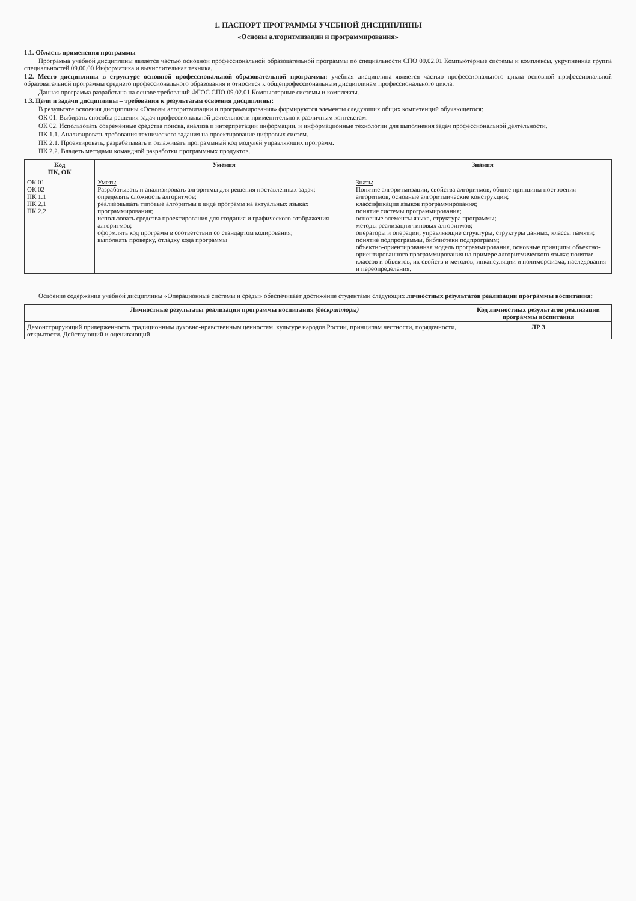1. ПАСПОРТ ПРОГРАММЫ УЧЕБНОЙ ДИСЦИПЛИНЫ
«Основы алгоритмизации и программирования»
1.1. Область применения программы
Программа учебной дисциплины является частью основной профессиональной образовательной программы по специальности СПО 09.02.01 Компьютерные системы и комплексы, укрупненная группа специальностей 09.00.00 Информатика и вычислительная техника.
1.2. Место дисциплины в структуре основной профессиональной образовательной программы: учебная дисциплина является частью профессионального цикла основной профессиональной образовательной программы среднего профессионального образования и относится к общепрофессиональным дисциплинам профессионального цикла.
Данная программа разработана на основе требований ФГОС СПО 09.02.01 Компьютерные системы и комплексы.
1.3. Цели и задачи дисциплины – требования к результатам освоения дисциплины:
В результате освоения дисциплины «Основы алгоритмизации и программирования» формируются элементы следующих общих компетенций обучающегося:
ОК 01. Выбирать способы решения задач профессиональной деятельности применительно к различным контекстам.
ОК 02. Использовать современные средства поиска, анализа и интерпретации информации, и информационные технологии для выполнения задач профессиональной деятельности.
ПК 1.1. Анализировать требования технического задания на проектирование цифровых систем.
ПК 2.1. Проектировать, разрабатывать и отлаживать программный код модулей управляющих программ.
ПК 2.2. Владеть методами командной разработки программных продуктов.
| Код ПК, ОК | Умения | Знания |
| --- | --- | --- |
| ОК 01 ОК 02 ПК 1.1 ПК 2.1 ПК 2.2 | Уметь: Разрабатывать и анализировать алгоритмы для решения поставленных задач; определять сложность алгоритмов; реализовывать типовые алгоритмы в виде программ на актуальных языках программирования; использовать средства проектирования для создания и графического отображения алгоритмов; оформлять код программ в соответствии со стандартом кодирования; выполнять проверку, отладку кода программы | Знать: Понятие алгоритмизации, свойства алгоритмов, общие принципы построения алгоритмов, основные алгоритмические конструкции; классификация языков программирования; понятие системы программирования; основные элементы языка, структура программы; методы реализации типовых алгоритмов; операторы и операции, управляющие структуры, структуры данных, классы памяти; понятие подпрограммы, библиотеки подпрограмм; объектно-ориентированная модель программирования, основные принципы объектно-ориентированного программирования на примере алгоритмического языка: понятие классов и объектов, их свойств и методов, инкапсуляции и полиморфизма, наследования и переопределения. |
Освоение содержания учебной дисциплины «Операционные системы и среды» обеспечивает достижение студентами следующих личностных результатов реализации программы воспитания:
| Личностные результаты реализации программы воспитания (дескрипторы) | Код личностных результатов реализации программы воспитания |
| --- | --- |
| Демонстрирующий приверженность традиционным духовно-нравственным ценностям, культуре народов России, принципам честности, порядочности, открытости. Действующий и оценивающий | ЛР 3 |